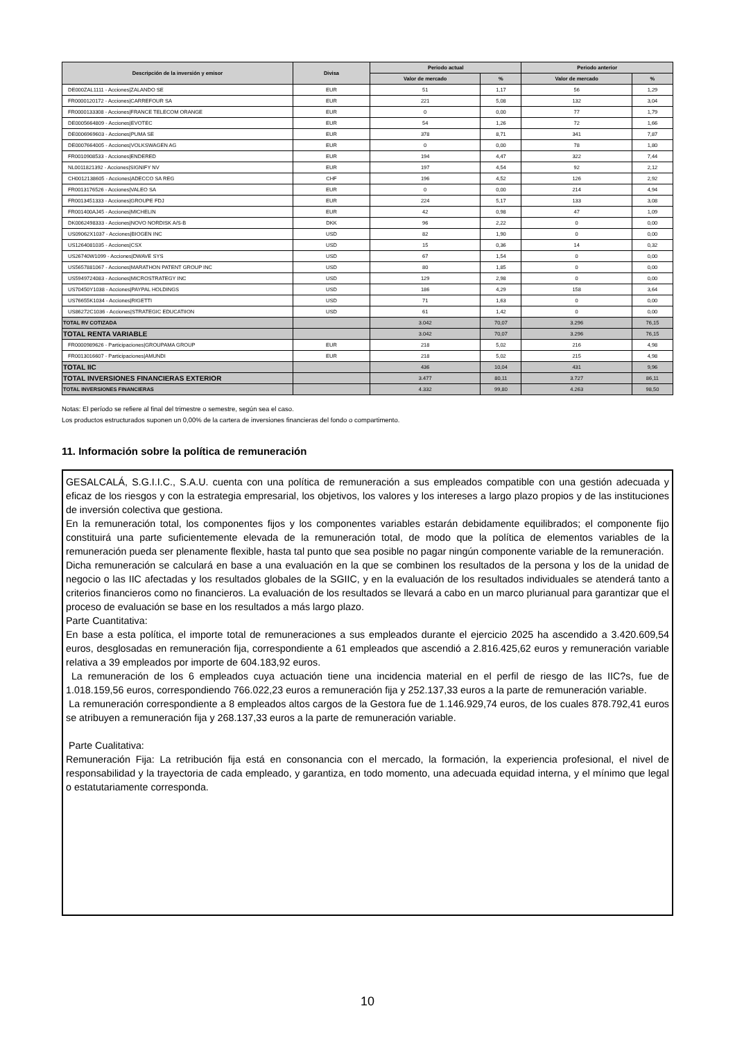| Descripción de la inversión y emisor | Divisa | Periodo actual | | Periodo anterior | |
| --- | --- | --- | --- | --- | --- |
| | | Valor de mercado | % | Valor de mercado | % |
| DE000ZAL1111 - Acciones/ZALANDO SE | EUR | 51 | 1,17 | 56 | 1,29 |
| FR0000120172 - Acciones/CARREFOUR SA | EUR | 221 | 5,08 | 132 | 3,04 |
| FR0000133308 - Acciones/FRANCE TELECOM ORANGE | EUR | 0 | 0,00 | 77 | 1,79 |
| DE0005664809 - Acciones/EVOTEC | EUR | 54 | 1,26 | 72 | 1,66 |
| DE0006969603 - Acciones/PUMA SE | EUR | 378 | 8,71 | 341 | 7,87 |
| DE0007664005 - Acciones/VOLKSWAGEN AG | EUR | 0 | 0,00 | 78 | 1,80 |
| FR0010908533 - Acciones/ENDERED | EUR | 194 | 4,47 | 322 | 7,44 |
| NL0011821392 - Acciones/SIGNIFY NV | EUR | 197 | 4,54 | 92 | 2,12 |
| CH0012138605 - Acciones/ADECCO SA REG | CHF | 196 | 4,52 | 126 | 2,92 |
| FR0013176526 - Acciones/VALEO SA | EUR | 0 | 0,00 | 214 | 4,94 |
| FR0013451333 - Acciones/GROUPE FDJ | EUR | 224 | 5,17 | 133 | 3,08 |
| FR001400AJ45 - Acciones/MICHELIN | EUR | 42 | 0,98 | 47 | 1,09 |
| DK0062498333 - Acciones/NOVO NORDISK A/S-B | DKK | 96 | 2,22 | 0 | 0,00 |
| US09062X1037 - Acciones/BIOGEN INC | USD | 82 | 1,90 | 0 | 0,00 |
| US1264081035 - Acciones/CSX | USD | 15 | 0,36 | 14 | 0,32 |
| US26740W1099 - Acciones/DWAVE SYS | USD | 67 | 1,54 | 0 | 0,00 |
| US5657881067 - Acciones/MARATHON PATENT GROUP INC | USD | 80 | 1,85 | 0 | 0,00 |
| US5949724083 - Acciones/MICROSTRATEGY INC | USD | 129 | 2,98 | 0 | 0,00 |
| US70450Y1038 - Acciones/PAYPAL HOLDINGS | USD | 186 | 4,29 | 158 | 3,64 |
| US76655K1034 - Acciones/RIGETTI | USD | 71 | 1,63 | 0 | 0,00 |
| US86272C1036 - Acciones/STRATEGIC EDUCATIION | USD | 61 | 1,42 | 0 | 0,00 |
| TOTAL RV COTIZADA | | 3.042 | 70,07 | 3.296 | 76,15 |
| TOTAL RENTA VARIABLE | | 3.042 | 70,07 | 3.296 | 76,15 |
| FR0000989626 - Participaciones/GROUPAMA GROUP | EUR | 218 | 5,02 | 216 | 4,98 |
| FR0013016607 - Participaciones/AMUNDI | EUR | 218 | 5,02 | 215 | 4,98 |
| TOTAL IIC | | 436 | 10,04 | 431 | 9,96 |
| TOTAL INVERSIONES FINANCIERAS EXTERIOR | | 3.477 | 80,11 | 3.727 | 86,11 |
| TOTAL INVERSIONES FINANCIERAS | | 4.332 | 99,80 | 4.263 | 98,50 |
Notas: El período se refiere al final del trimestre o semestre, según sea el caso.
Los productos estructurados suponen un 0,00% de la cartera de inversiones financieras del fondo o compartimento.
11. Información sobre la política de remuneración
GESALCALÁ, S.G.I.I.C., S.A.U. cuenta con una política de remuneración a sus empleados compatible con una gestión adecuada y eficaz de los riesgos y con la estrategia empresarial, los objetivos, los valores y los intereses a largo plazo propios y de las instituciones de inversión colectiva que gestiona.
En la remuneración total, los componentes fijos y los componentes variables estarán debidamente equilibrados; el componente fijo constituirá una parte suficientemente elevada de la remuneración total, de modo que la política de elementos variables de la remuneración pueda ser plenamente flexible, hasta tal punto que sea posible no pagar ningún componente variable de la remuneración.
Dicha remuneración se calculará en base a una evaluación en la que se combinen los resultados de la persona y los de la unidad de negocio o las IIC afectadas y los resultados globales de la SGIIC, y en la evaluación de los resultados individuales se atenderá tanto a criterios financieros como no financieros. La evaluación de los resultados se llevará a cabo en un marco plurianual para garantizar que el proceso de evaluación se base en los resultados a más largo plazo.
Parte Cuantitativa:
En base a esta política, el importe total de remuneraciones a sus empleados durante el ejercicio 2025 ha ascendido a 3.420.609,54 euros, desglosadas en remuneración fija, correspondiente a 61 empleados que ascendió a 2.816.425,62 euros y remuneración variable relativa a 39 empleados por importe de 604.183,92 euros.
La remuneración de los 6 empleados cuya actuación tiene una incidencia material en el perfil de riesgo de las IIC?s, fue de 1.018.159,56 euros, correspondiendo 766.022,23 euros a remuneración fija y 252.137,33 euros a la parte de remuneración variable.
La remuneración correspondiente a 8 empleados altos cargos de la Gestora fue de 1.146.929,74 euros, de los cuales 878.792,41 euros se atribuyen a remuneración fija y 268.137,33 euros a la parte de remuneración variable.
Parte Cualitativa:
Remuneración Fija: La retribución fija está en consonancia con el mercado, la formación, la experiencia profesional, el nivel de responsabilidad y la trayectoria de cada empleado, y garantiza, en todo momento, una adecuada equidad interna, y el mínimo que legal o estatutariamente corresponda.
10